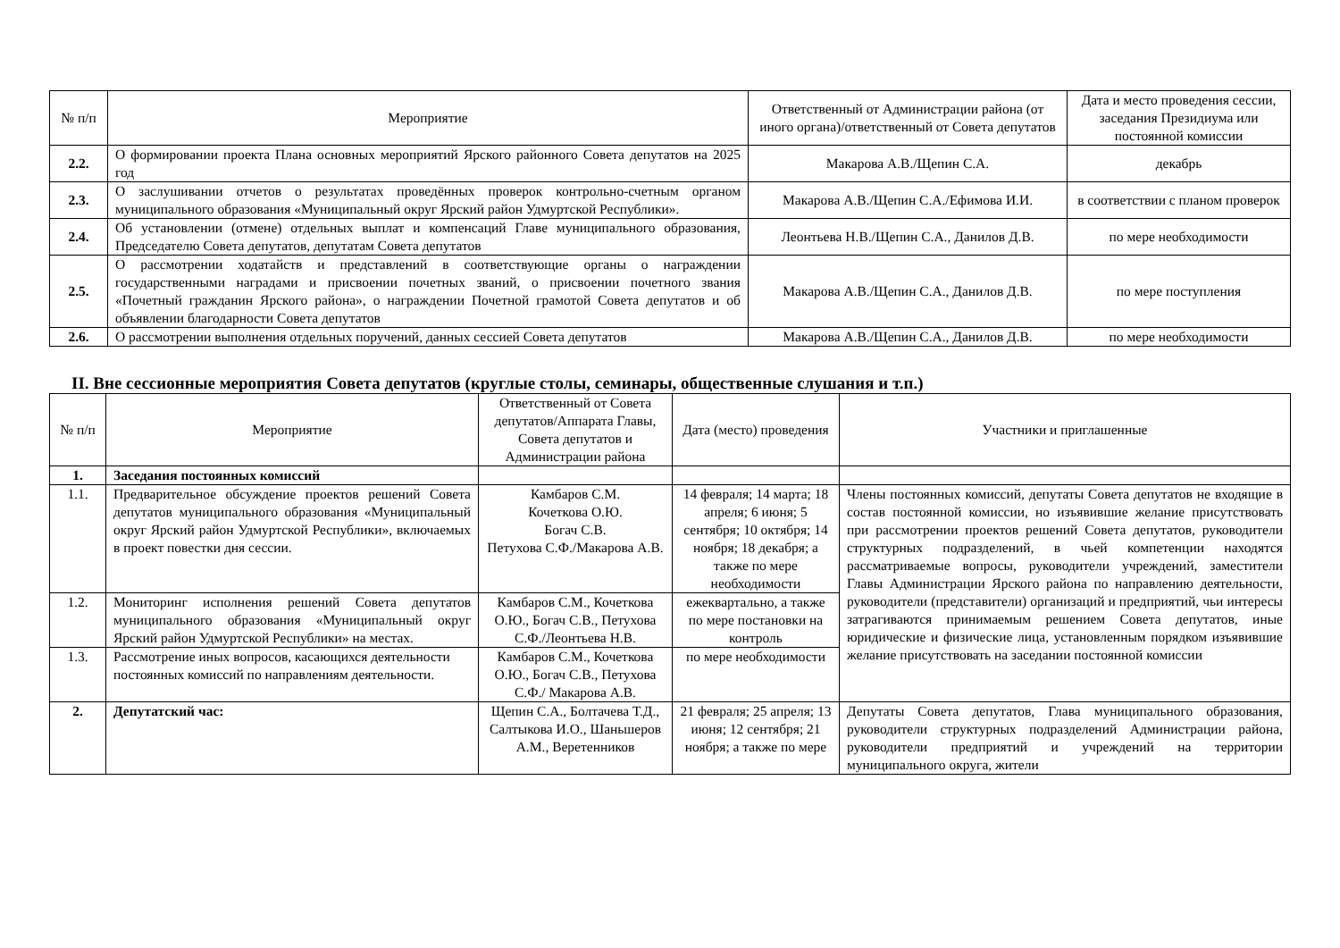| № п/п | Мероприятие | Ответственный от Администрации района (от иного органа)/ответственный от Совета депутатов | Дата и место проведения сессии, заседания Президиума или постоянной комиссии |
| --- | --- | --- | --- |
| 2.2. | О формировании проекта Плана основных мероприятий Ярского районного Совета депутатов на 2025 год | Макарова А.В./Щепин С.А. | декабрь |
| 2.3. | О заслушивании отчетов о результатах проведённых проверок контрольно-счетным органом муниципального образования «Муниципальный округ Ярский район Удмуртской Республики». | Макарова А.В./Щепин С.А./Ефимова И.И. | в соответствии с планом проверок |
| 2.4. | Об установлении (отмене) отдельных выплат и компенсаций Главе муниципального образования, Председателю Совета депутатов, депутатам Совета депутатов | Леонтьева Н.В./Щепин С.А., Данилов Д.В. | по мере необходимости |
| 2.5. | О рассмотрении ходатайств и представлений в соответствующие органы о награждении государственными наградами и присвоении почетных званий, о присвоении почетного звания «Почетный гражданин Ярского района», о награждении Почетной грамотой Совета депутатов и об объявлении благодарности Совета депутатов | Макарова А.В./Щепин С.А., Данилов Д.В. | по мере поступления |
| 2.6. | О рассмотрении выполнения отдельных поручений, данных сессией Совета депутатов | Макарова А.В./Щепин С.А., Данилов Д.В. | по мере необходимости |
II. Вне сессионные мероприятия Совета депутатов (круглые столы, семинары, общественные слушания и т.п.)
| № п/п | Мероприятие | Ответственный от Совета депутатов/Аппарата Главы, Совета депутатов и Администрации района | Дата (место) проведения | Участники и приглашенные |
| --- | --- | --- | --- | --- |
| 1. | Заседания постоянных комиссий | | | |
| 1.1. | Предварительное обсуждение проектов решений Совета депутатов муниципального образования «Муниципальный округ Ярский район Удмуртской Республики», включаемых в проект повестки дня сессии. | Камбаров С.М. Кочеткова О.Ю. Богач С.В. Петухова С.Ф./Макарова А.В. | 14 февраля; 14 марта; 18 апреля; 6 июня; 5 сентября; 10 октября; 14 ноября; 18 декабря; а также по мере необходимости | Члены постоянных комиссий, депутаты Совета депутатов не входящие в состав постоянной комиссии, но изъявившие желание присутствовать при рассмотрении проектов решений Совета депутатов, руководители структурных подразделений, в чьей компетенции находятся рассматриваемые вопросы, руководители учреждений, заместители Главы Администрации Ярского района по направлению деятельности, руководители (представители) организаций и предприятий, чьи интересы затрагиваются принимаемым решением Совета депутатов, иные юридические и физические лица, установленным порядком изъявившие желание присутствовать на заседании постоянной комиссии |
| 1.2. | Мониторинг исполнения решений Совета депутатов муниципального образования «Муниципальный округ Ярский район Удмуртской Республики» на местах. | Камбаров С.М., Кочеткова О.Ю., Богач С.В., Петухова С.Ф./Леонтьева Н.В. | ежеквартально, а также по мере постановки на контроль | |
| 1.3. | Рассмотрение иных вопросов, касающихся деятельности постоянных комиссий по направлениям деятельности. | Камбаров С.М., Кочеткова О.Ю., Богач С.В., Петухова С.Ф./ Макарова А.В. | по мере необходимости | |
| 2. | Депутатский час: | Щепин С.А., Болтачева Т.Д., Салтыкова И.О., Шаньшеров А.М., Веретенников | 21 февраля; 25 апреля; 13 июня; 12 сентября; 21 ноября; а также по мере | Депутаты Совета депутатов, Глава муниципального образования, руководители структурных подразделений Администрации района, руководители предприятий и учреждений на территории муниципального округа, жители |